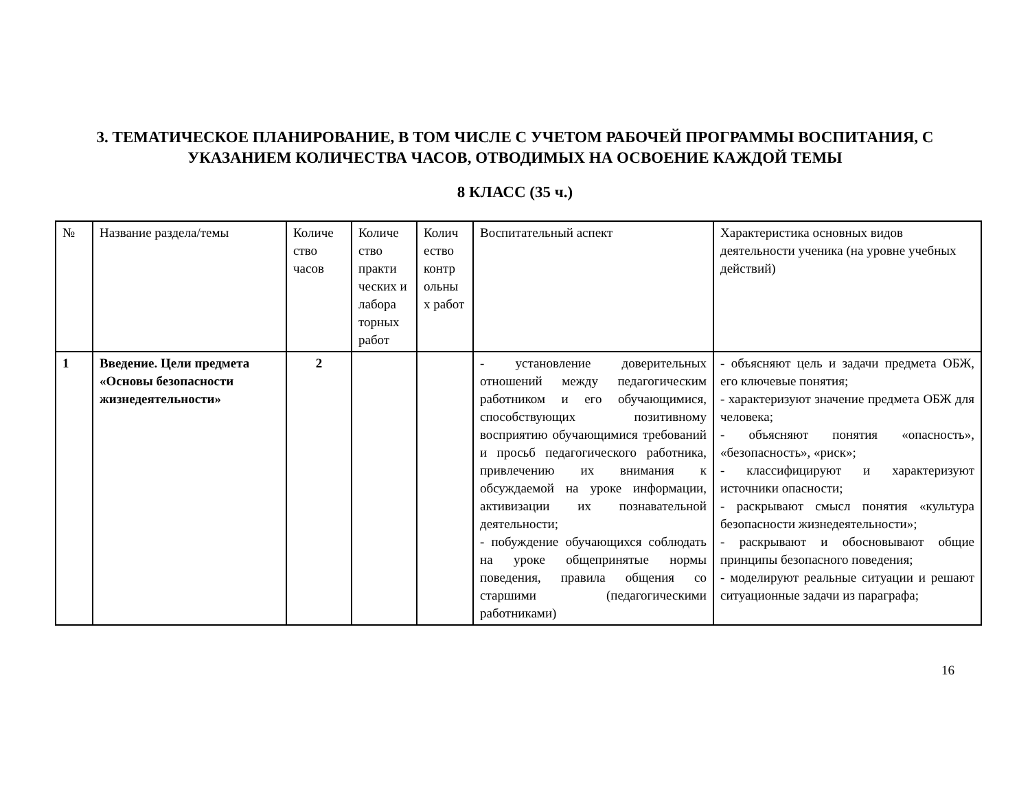3. ТЕМАТИЧЕСКОЕ ПЛАНИРОВАНИЕ, В ТОМ ЧИСЛЕ С УЧЕТОМ РАБОЧЕЙ ПРОГРАММЫ ВОСПИТАНИЯ, С УКАЗАНИЕМ КОЛИЧЕСТВА ЧАСОВ, ОТВОДИМЫХ НА ОСВОЕНИЕ КАЖДОЙ ТЕМЫ
8 КЛАСС (35 ч.)
| № | Название раздела/темы | Количе ство часов | Количе ство практи ческих и лабора торных работ | Колич ество контр ольны х работ | Воспитательный аспект | Характеристика основных видов деятельности ученика (на уровне учебных действий) |
| 1 | Введение. Цели предмета «Основы безопасности жизнедеятельности» | 2 | | | - установление доверительных отношений между педагогическим работником и его обучающимися, способствующих позитивному восприятию обучающимися требований и просьб педагогического работника, привлечению их внимания к обсуждаемой на уроке информации, активизации их познавательной деятельности; - побуждение обучающихся соблюдать на уроке общепринятые нормы поведения, правила общения со старшими (педагогическими работниками) | - объясняют цель и задачи предмета ОБЖ, его ключевые понятия; - характеризуют значение предмета ОБЖ для человека; - объясняют понятия «опасность», «безопасность», «риск»; - классифицируют и характеризуют источники опасности; - раскрывают смысл понятия «культура безопасности жизнедеятельности»; - раскрывают и обосновывают общие принципы безопасного поведения; - моделируют реальные ситуации и решают ситуационные задачи из параграфа; |
16